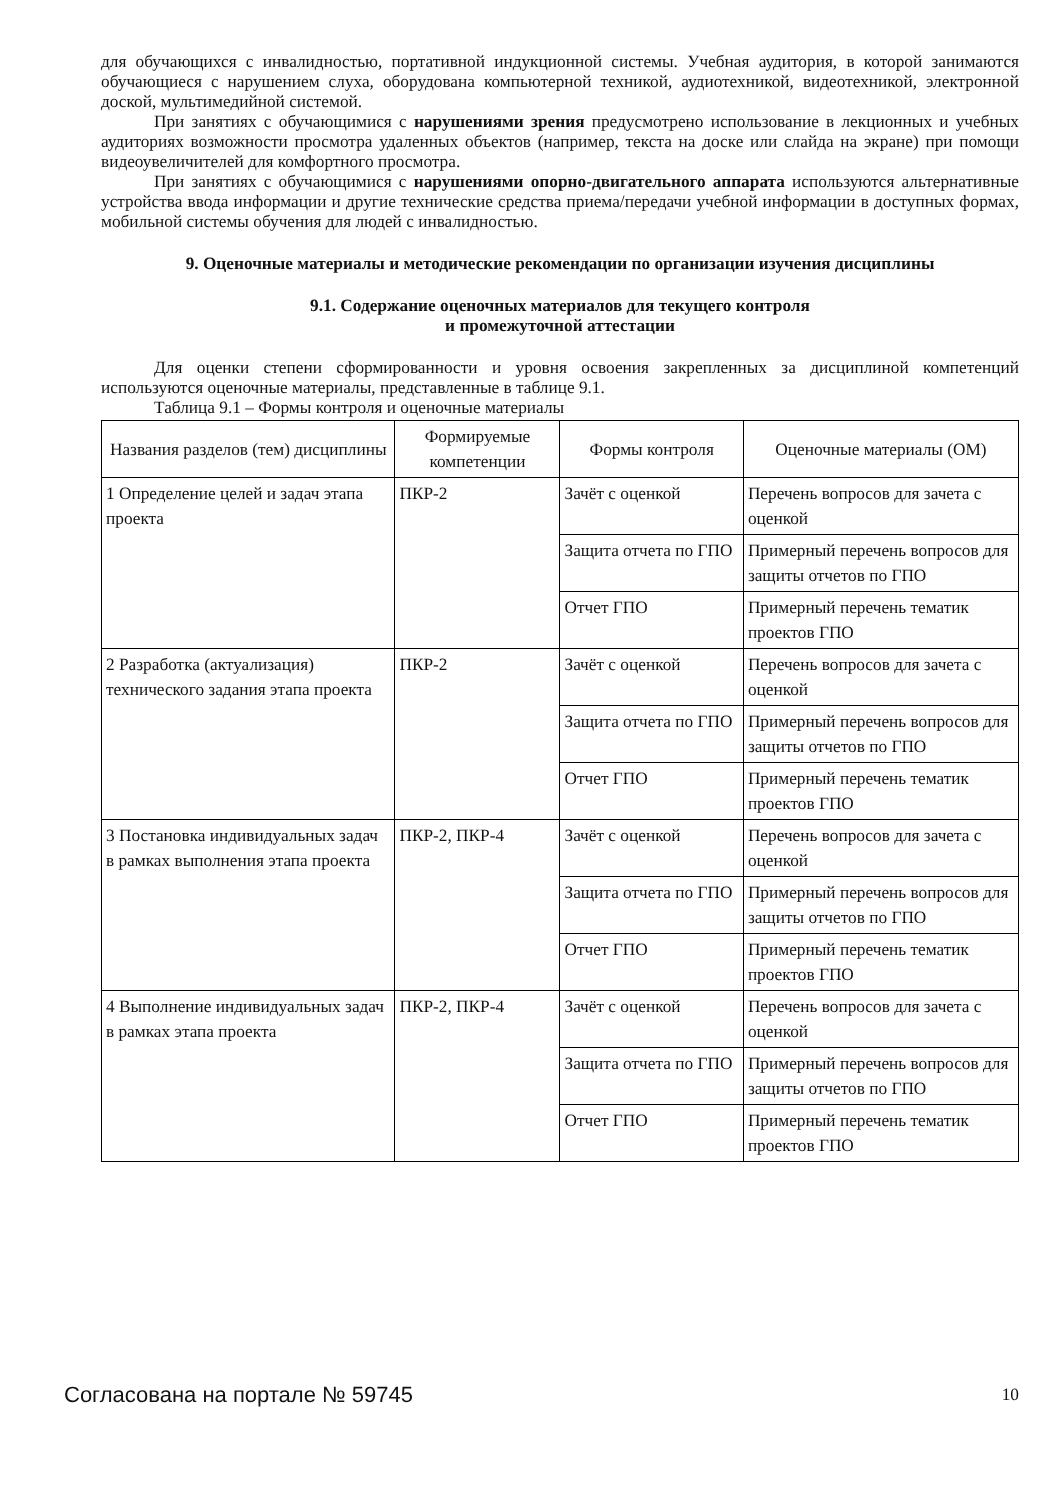для обучающихся с инвалидностью, портативной индукционной системы. Учебная аудитория, в которой занимаются обучающиеся с нарушением слуха, оборудована компьютерной техникой, аудиотехникой, видеотехникой, электронной доской, мультимедийной системой.
При занятиях с обучающимися с нарушениями зрения предусмотрено использование в лекционных и учебных аудиториях возможности просмотра удаленных объектов (например, текста на доске или слайда на экране) при помощи видеоувеличителей для комфортного просмотра.
При занятиях с обучающимися с нарушениями опорно-двигательного аппарата используются альтернативные устройства ввода информации и другие технические средства приема/передачи учебной информации в доступных формах, мобильной системы обучения для людей с инвалидностью.
9. Оценочные материалы и методические рекомендации по организации изучения дисциплины
9.1. Содержание оценочных материалов для текущего контроля
и промежуточной аттестации
Для оценки степени сформированности и уровня освоения закрепленных за дисциплиной компетенций используются оценочные материалы, представленные в таблице 9.1.
Таблица 9.1 – Формы контроля и оценочные материалы
| Названия разделов (тем) дисциплины | Формируемые компетенции | Формы контроля | Оценочные материалы (ОМ) |
| --- | --- | --- | --- |
| 1 Определение целей и задач этапа проекта | ПКР-2 | Зачёт с оценкой | Перечень вопросов для зачета с оценкой |
| | | Защита отчета по ГПО | Примерный перечень вопросов для защиты отчетов по ГПО |
| | | Отчет ГПО | Примерный перечень тематик проектов ГПО |
| 2 Разработка (актуализация) технического задания этапа проекта | ПКР-2 | Зачёт с оценкой | Перечень вопросов для зачета с оценкой |
| | | Защита отчета по ГПО | Примерный перечень вопросов для защиты отчетов по ГПО |
| | | Отчет ГПО | Примерный перечень тематик проектов ГПО |
| 3 Постановка индивидуальных задач в рамках выполнения этапа проекта | ПКР-2, ПКР-4 | Зачёт с оценкой | Перечень вопросов для зачета с оценкой |
| | | Защита отчета по ГПО | Примерный перечень вопросов для защиты отчетов по ГПО |
| | | Отчет ГПО | Примерный перечень тематик проектов ГПО |
| 4 Выполнение индивидуальных задач в рамках этапа проекта | ПКР-2, ПКР-4 | Зачёт с оценкой | Перечень вопросов для зачета с оценкой |
| | | Защита отчета по ГПО | Примерный перечень вопросов для защиты отчетов по ГПО |
| | | Отчет ГПО | Примерный перечень тематик проектов ГПО |
Согласована на портале № 59745 10